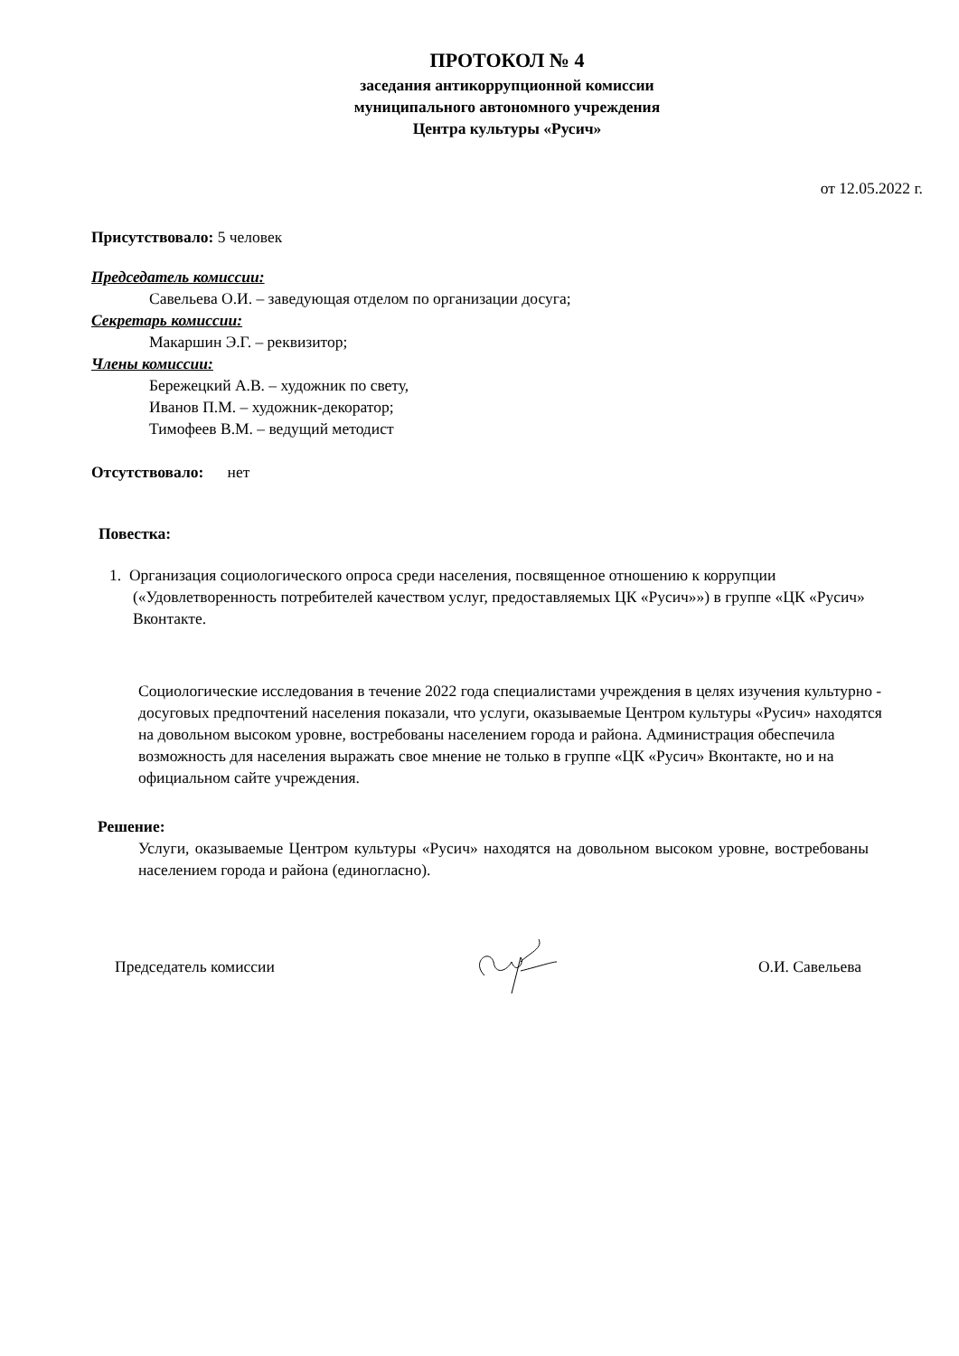ПРОТОКОЛ № 4
заседания антикоррупционной комиссии
муниципального автономного учреждения
Центра культуры «Русич»
от 12.05.2022 г.
Присутствовало: 5 человек
Председатель комиссии:
Савельева О.И. – заведующая отделом по организации досуга;
Секретарь комиссии:
Макаршин Э.Г. – реквизитор;
Члены комиссии:
Бережецкий А.В. – художник по свету,
Иванов П.М. – художник-декоратор;
Тимофеев В.М. – ведущий методист
Отсутствовало: нет
Повестка:
1. Организация социологического опроса среди населения, посвященное отношению к коррупции («Удовлетворенность потребителей качеством услуг, предоставляемых ЦК «Русич»») в группе «ЦК «Русич» Вконтакте.
Социологические исследования в течение 2022 года специалистами учреждения в целях изучения культурно - досуговых предпочтений населения показали, что услуги, оказываемые Центром культуры «Русич» находятся на довольном высоком уровне, востребованы населением города и района. Администрация обеспечила возможность для населения выражать свое мнение не только в группе «ЦК «Русич» Вконтакте, но и на официальном сайте учреждения.
Решение:
Услуги, оказываемые Центром культуры «Русич» находятся на довольном высоком уровне, востребованы населением города и района (единогласно).
Председатель комиссии О.И. Савельева